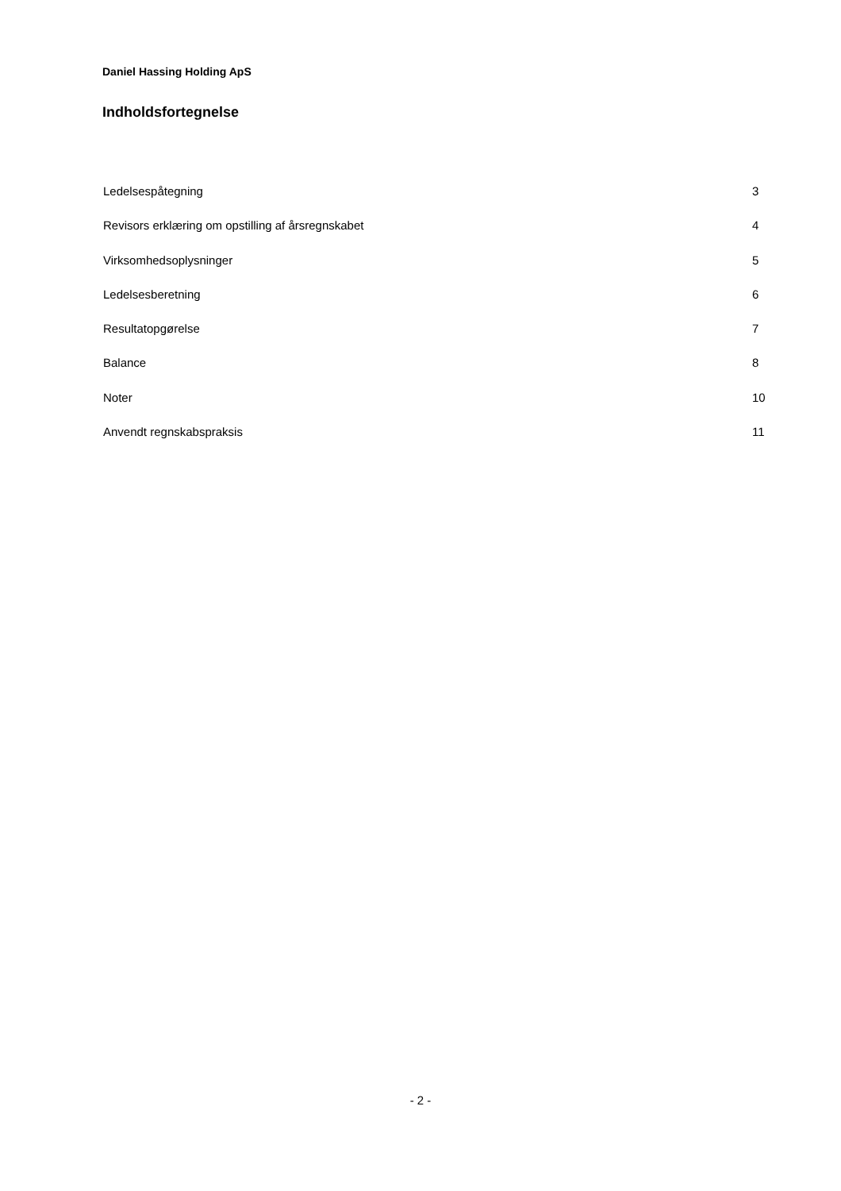Daniel Hassing Holding ApS
Indholdsfortegnelse
Ledelsespåtegning 3
Revisors erklæring om opstilling af årsregnskabet 4
Virksomhedsoplysninger 5
Ledelsesberetning 6
Resultatopgørelse 7
Balance 8
Noter 10
Anvendt regnskabspraksis 11
- 2 -